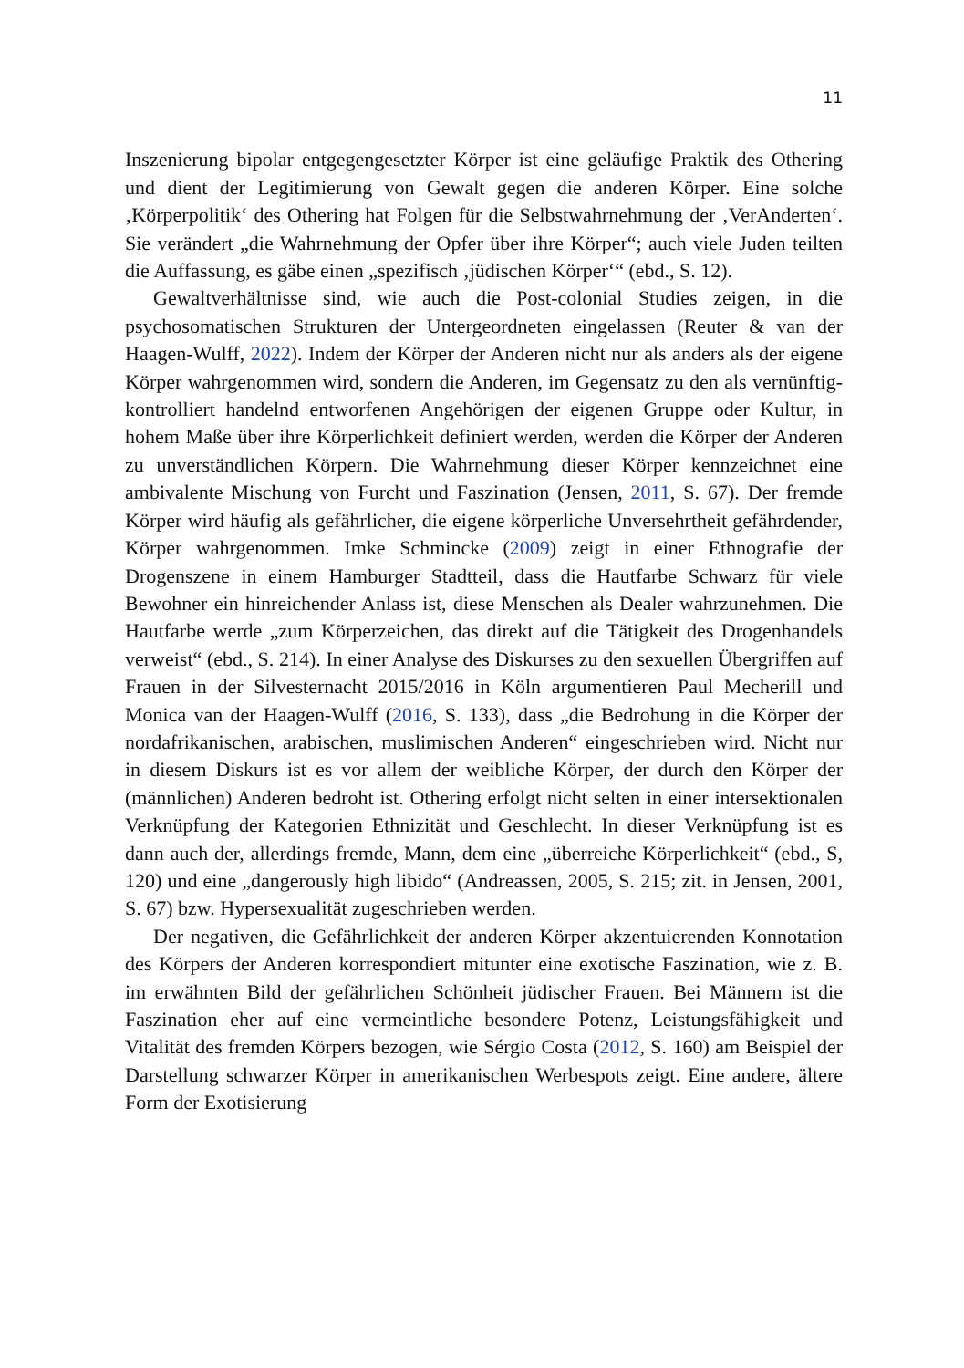11
Inszenierung bipolar entgegengesetzter Körper ist eine geläufige Praktik des Othering und dient der Legitimierung von Gewalt gegen die anderen Körper. Eine solche ‚Körperpolitik‘ des Othering hat Folgen für die Selbstwahrnehmung der ‚VerAnderten‘. Sie verändert „die Wahrnehmung der Opfer über ihre Körper“; auch viele Juden teilten die Auffassung, es gäbe einen „spezifisch ‚jüdischen Körper‘“ (ebd., S. 12).
Gewaltverhältnisse sind, wie auch die Post-colonial Studies zeigen, in die psychosomatischen Strukturen der Untergeordneten eingelassen (Reuter & van der Haagen-Wulff, 2022). Indem der Körper der Anderen nicht nur als anders als der eigene Körper wahrgenommen wird, sondern die Anderen, im Gegensatz zu den als vernünftig-kontrolliert handelnd entworfenen Angehörigen der eigenen Gruppe oder Kultur, in hohem Maße über ihre Körperlichkeit definiert werden, werden die Körper der Anderen zu unverständlichen Körpern. Die Wahrnehmung dieser Körper kennzeichnet eine ambivalente Mischung von Furcht und Faszination (Jensen, 2011, S. 67). Der fremde Körper wird häufig als gefährlicher, die eigene körperliche Unversehrtheit gefährdender, Körper wahrgenommen. Imke Schmincke (2009) zeigt in einer Ethnografie der Drogenszene in einem Hamburger Stadtteil, dass die Hautfarbe Schwarz für viele Bewohner ein hinreichender Anlass ist, diese Menschen als Dealer wahrzunehmen. Die Hautfarbe werde „zum Körperzeichen, das direkt auf die Tätigkeit des Drogenhandels verweist“ (ebd., S. 214). In einer Analyse des Diskurses zu den sexuellen Übergriffen auf Frauen in der Silvesternacht 2015/2016 in Köln argumentieren Paul Mecherill und Monica van der Haagen-Wulff (2016, S. 133), dass „die Bedrohung in die Körper der nordafrikanischen, arabischen, muslimischen Anderen“ eingeschrieben wird. Nicht nur in diesem Diskurs ist es vor allem der weibliche Körper, der durch den Körper der (männlichen) Anderen bedroht ist. Othering erfolgt nicht selten in einer intersektionalen Verknüpfung der Kategorien Ethnizität und Geschlecht. In dieser Verknüpfung ist es dann auch der, allerdings fremde, Mann, dem eine „überreiche Körperlichkeit“ (ebd., S, 120) und eine „dangerously high libido“ (Andreassen, 2005, S. 215; zit. in Jensen, 2001, S. 67) bzw. Hypersexualität zugeschrieben werden.
Der negativen, die Gefährlichkeit der anderen Körper akzentuierenden Konnotation des Körpers der Anderen korrespondiert mitunter eine exotische Faszination, wie z. B. im erwähnten Bild der gefährlichen Schönheit jüdischer Frauen. Bei Männern ist die Faszination eher auf eine vermeintliche besondere Potenz, Leistungsfähigkeit und Vitalität des fremden Körpers bezogen, wie Sérgio Costa (2012, S. 160) am Beispiel der Darstellung schwarzer Körper in amerikanischen Werbespots zeigt. Eine andere, ältere Form der Exotisierung